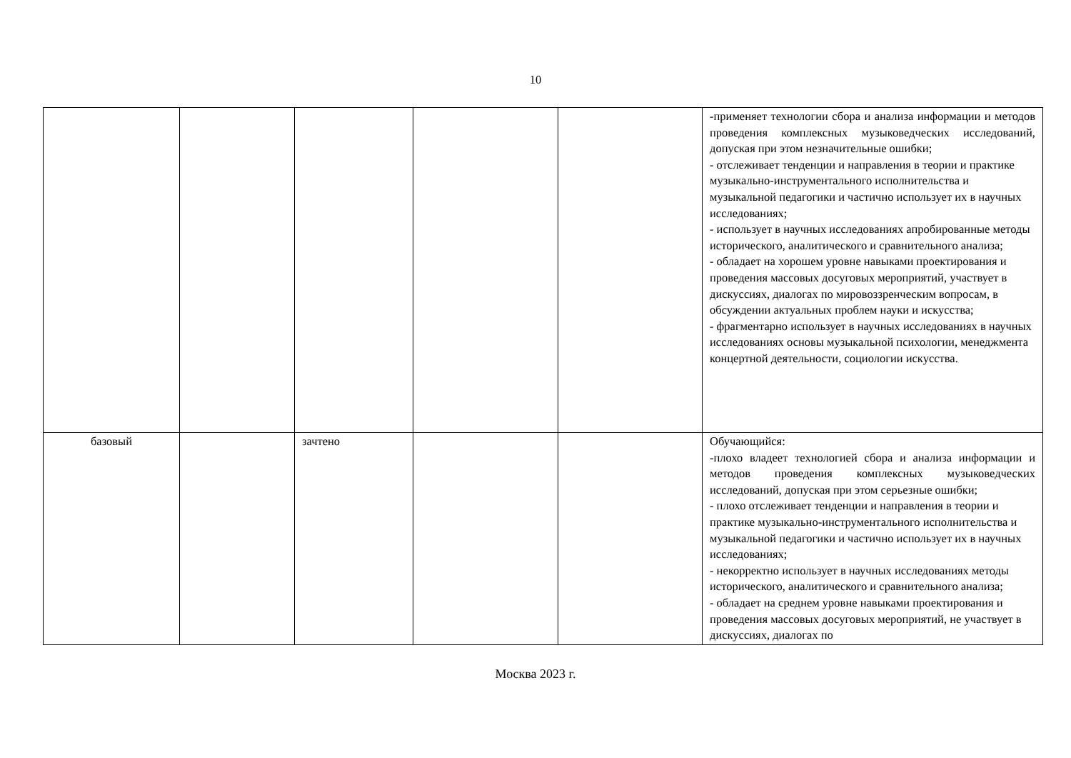10
| | | | | | -применяет технологии сбора и анализа информации и методов проведения комплексных музыковедческих исследований, допуская при этом незначительные ошибки; - отслеживает тенденции и направления в теории и практике музыкально-инструментального исполнительства и музыкальной педагогики и частично использует их в научных исследованиях; - использует в научных исследованиях апробированные методы исторического, аналитического и сравнительного анализа; - обладает на хорошем уровне навыками проектирования и проведения массовых досуговых мероприятий, участвует в дискуссиях, диалогах по мировоззренческим вопросам, в обсуждении актуальных проблем науки и искусства; - фрагментарно использует в научных исследованиях в научных исследованиях основы музыкальной психологии, менеджмента концертной деятельности, социологии искусства. |
| базовый | | зачтено | | | Обучающийся: -плохо владеет технологией сбора и анализа информации и методов проведения комплексных музыковедческих исследований, допуская при этом серьезные ошибки; - плохо отслеживает тенденции и направления в теории и практике музыкально-инструментального исполнительства и музыкальной педагогики и частично использует их в научных исследованиях; - некорректно использует в научных исследованиях методы исторического, аналитического и сравнительного анализа; - обладает на среднем уровне навыками проектирования и проведения массовых досуговых мероприятий, не участвует в дискуссиях, диалогах по |
Москва 2023 г.